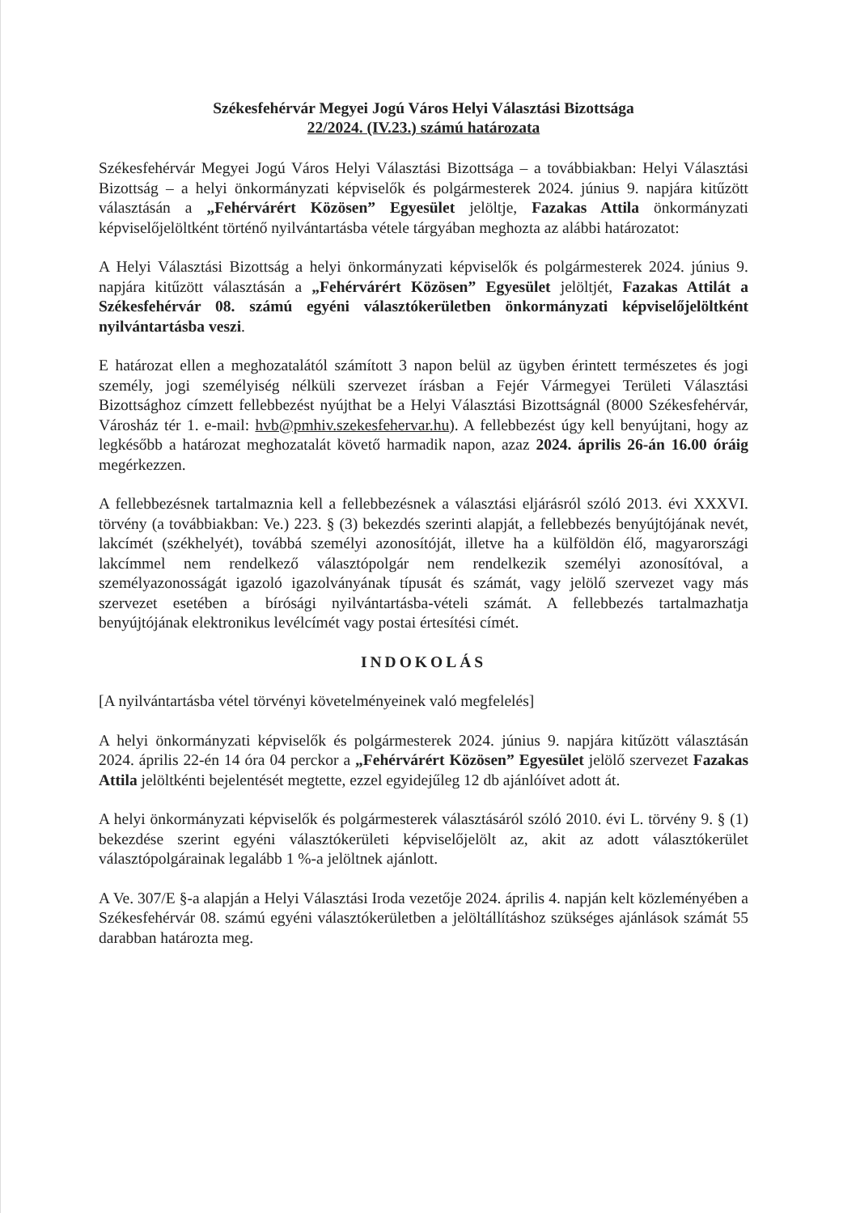Székesfehérvár Megyei Jogú Város Helyi Választási Bizottsága
22/2024. (IV.23.) számú határozata
Székesfehérvár Megyei Jogú Város Helyi Választási Bizottsága – a továbbiakban: Helyi Választási Bizottság – a helyi önkormányzati képviselők és polgármesterek 2024. június 9. napjára kitűzött választásán a „Fehérvárért Közösen” Egyesület jelöltje, Fazakas Attila önkormányzati képviselőjelöltként történő nyilvántartásba vétele tárgyában meghozta az alábbi határozatot:
A Helyi Választási Bizottság a helyi önkormányzati képviselők és polgármesterek 2024. június 9. napjára kitűzött választásán a „Fehérvárért Közösen” Egyesület jelöltjét, Fazakas Attilát a Székesfehérvár 08. számú egyéni választókerületben önkormányzati képviselőjelöltként nyilvántartásba veszi.
E határozat ellen a meghozatalától számított 3 napon belül az ügyben érintett természetes és jogi személy, jogi személyiség nélküli szervezet írásban a Fejér Vármegyei Területi Választási Bizottsághoz címzett fellebbezést nyújthat be a Helyi Választási Bizottságnál (8000 Székesfehérvár, Városház tér 1. e-mail: hvb@pmhiv.szekesfehervar.hu). A fellebbezést úgy kell benyújtani, hogy az legkésőbb a határozat meghozatalát követő harmadik napon, azaz 2024. április 26-án 16.00 óráig megérkezzen.
A fellebbezésnek tartalmaznia kell a fellebbezésnek a választási eljárásról szóló 2013. évi XXXVI. törvény (a továbbiakban: Ve.) 223. § (3) bekezdés szerinti alapját, a fellebbezés benyújtójának nevét, lakcímét (székhelyét), továbbá személyi azonosítóját, illetve ha a külföldön élő, magyarországi lakcímmel nem rendelkező választópolgár nem rendelkezik személyi azonosítóval, a személyazonosságát igazoló igazolványának típusát és számát, vagy jelölő szervezet vagy más szervezet esetében a bírósági nyilvántartásba-vételi számát. A fellebbezés tartalmazhatja benyújtójának elektronikus levélcímét vagy postai értesítési címét.
INDOKOLÁS
[A nyilvántartásba vétel törvényi követelményeinek való megfelelés]
A helyi önkormányzati képviselők és polgármesterek 2024. június 9. napjára kitűzött választásán 2024. április 22-én 14 óra 04 perckor a „Fehérvárért Közösen” Egyesület jelölő szervezet Fazakas Attila jelöltkénti bejelentését megtette, ezzel egyidejűleg 12 db ajánlóívet adott át.
A helyi önkormányzati képviselők és polgármesterek választásáról szóló 2010. évi L. törvény 9. § (1) bekezdése szerint egyéni választókerületi képviselőjelölt az, akit az adott választókerület választópolgárainak legalább 1 %-a jelöltnek ajánlott.
A Ve. 307/E §-a alapján a Helyi Választási Iroda vezetője 2024. április 4. napján kelt közleményében a Székesfehérvár 08. számú egyéni választókerületben a jelöltállításhoz szükséges ajánlások számát 55 darabban határozta meg.